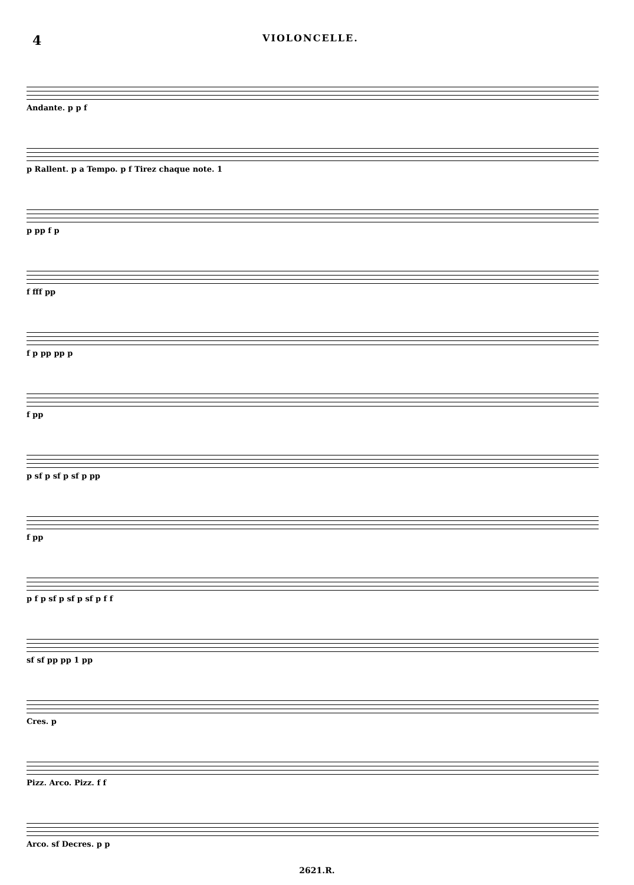4 VIOLONCELLE.
Andante. p p f
p Rallent. p a Tempo. p f Tirez chaque note. 1
p pp f p
f fff pp
f p pp pp p
f pp
p sf p sf p sf p pp
f pp
p f p sf p sf p sf p f f
sf sf pp pp 1 pp
Cres. p
Pizz. Arco. Pizz. f f
Arco. sf Decres. p p
2621.R.